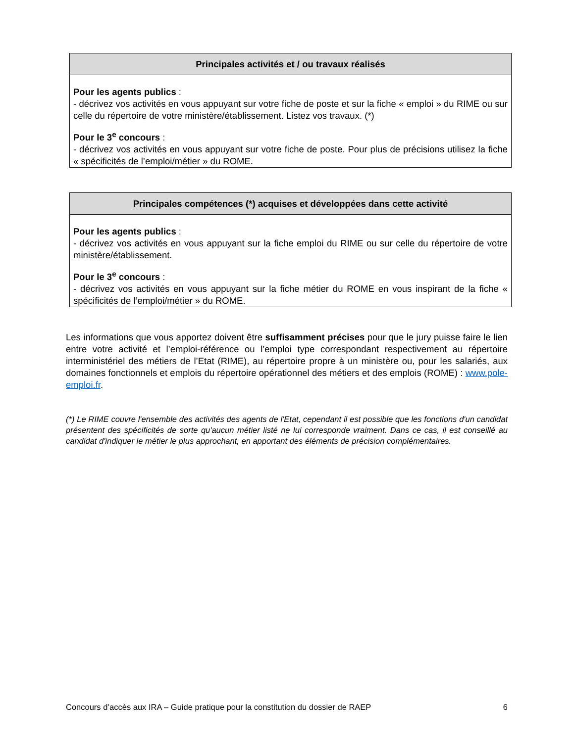| Principales activités et / ou travaux réalisés |
| --- |
| Pour les agents publics : - décrivez vos activités en vous appuyant sur votre fiche de poste et sur la fiche « emploi » du RIME ou sur celle du répertoire de votre ministère/établissement. Listez vos travaux. (*) Pour le 3<sup>e</sup> concours : - décrivez vos activités en vous appuyant sur votre fiche de poste. Pour plus de précisions utilisez la fiche « spécificités de l’emploi/métier » du ROME. |
| Principales compétences (*) acquises et développées dans cette activité |
| --- |
| Pour les agents publics : - décrivez vos activités en vous appuyant sur la fiche emploi du RIME ou sur celle du répertoire de votre ministère/établissement. Pour le 3<sup>e</sup> concours : - décrivez vos activités en vous appuyant sur la fiche métier du ROME en vous inspirant de la fiche « spécificités de l’emploi/métier » du ROME. |
Les informations que vous apportez doivent être suffisamment précises pour que le jury puisse faire le lien entre votre activité et l’emploi-référence ou l’emploi type correspondant respectivement au répertoire interministériel des métiers de l’Etat (RIME), au répertoire propre à un ministère ou, pour les salariés, aux domaines fonctionnels et emplois du répertoire opérationnel des métiers et des emplois (ROME) : www.pole-emploi.fr.
(*) Le RIME couvre l'ensemble des activités des agents de l'Etat, cependant il est possible que les fonctions d'un candidat présentent des spécificités de sorte qu'aucun métier listé ne lui corresponde vraiment. Dans ce cas, il est conseillé au candidat d'indiquer le métier le plus approchant, en apportant des éléments de précision complémentaires.
Concours d’accès aux IRA – Guide pratique pour la constitution du dossier de RAEP 6